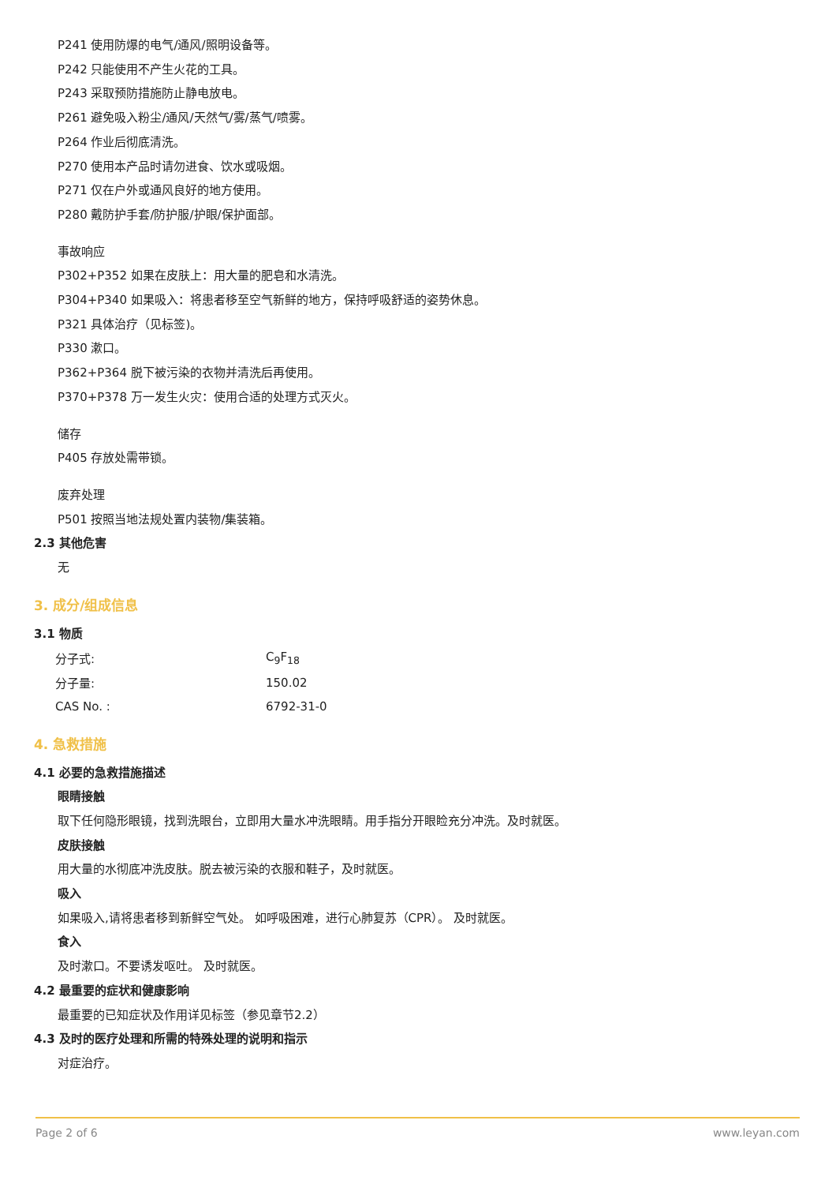P241 使用防爆的电气/通风/照明设备等。
P242 只能使用不产生火花的工具。
P243 采取预防措施防止静电放电。
P261 避免吸入粉尘/通风/天然气/雾/蒸气/喷雾。
P264 作业后彻底清洗。
P270 使用本产品时请勿进食、饮水或吸烟。
P271 仅在户外或通风良好的地方使用。
P280 戴防护手套/防护服/护眼/保护面部。
事故响应
P302+P352 如果在皮肤上：用大量的肥皂和水清洗。
P304+P340 如果吸入：将患者移至空气新鲜的地方，保持呼吸舒适的姿势休息。
P321 具体治疗（见标签)。
P330 漱口。
P362+P364 脱下被污染的衣物并清洗后再使用。
P370+P378 万一发生火灾：使用合适的处理方式灭火。
储存
P405 存放处需带锁。
废弃处理
P501 按照当地法规处置内装物/集装箱。
2.3 其他危害
无
3. 成分/组成信息
3.1 物质
| 分子式: | C<sub>9</sub>F<sub>18</sub> |
| 分子量: | 150.02 |
| CAS No. : | 6792-31-0 |
4. 急救措施
4.1 必要的急救措施描述
眼睛接触
取下任何隐形眼镜，找到洗眼台，立即用大量水冲洗眼睛。用手指分开眼睑充分冲洗。及时就医。
皮肤接触
用大量的水彻底冲洗皮肤。脱去被污染的衣服和鞋子，及时就医。
吸入
如果吸入,请将患者移到新鲜空气处。 如呼吸困难，进行心肺复苏（CPR）。 及时就医。
食入
及时漱口。不要诱发呕吐。 及时就医。
4.2 最重要的症状和健康影响
最重要的已知症状及作用详见标签（参见章节2.2）
4.3 及时的医疗处理和所需的特殊处理的说明和指示
对症治疗。
Page 2 of 6 www.leyan.com